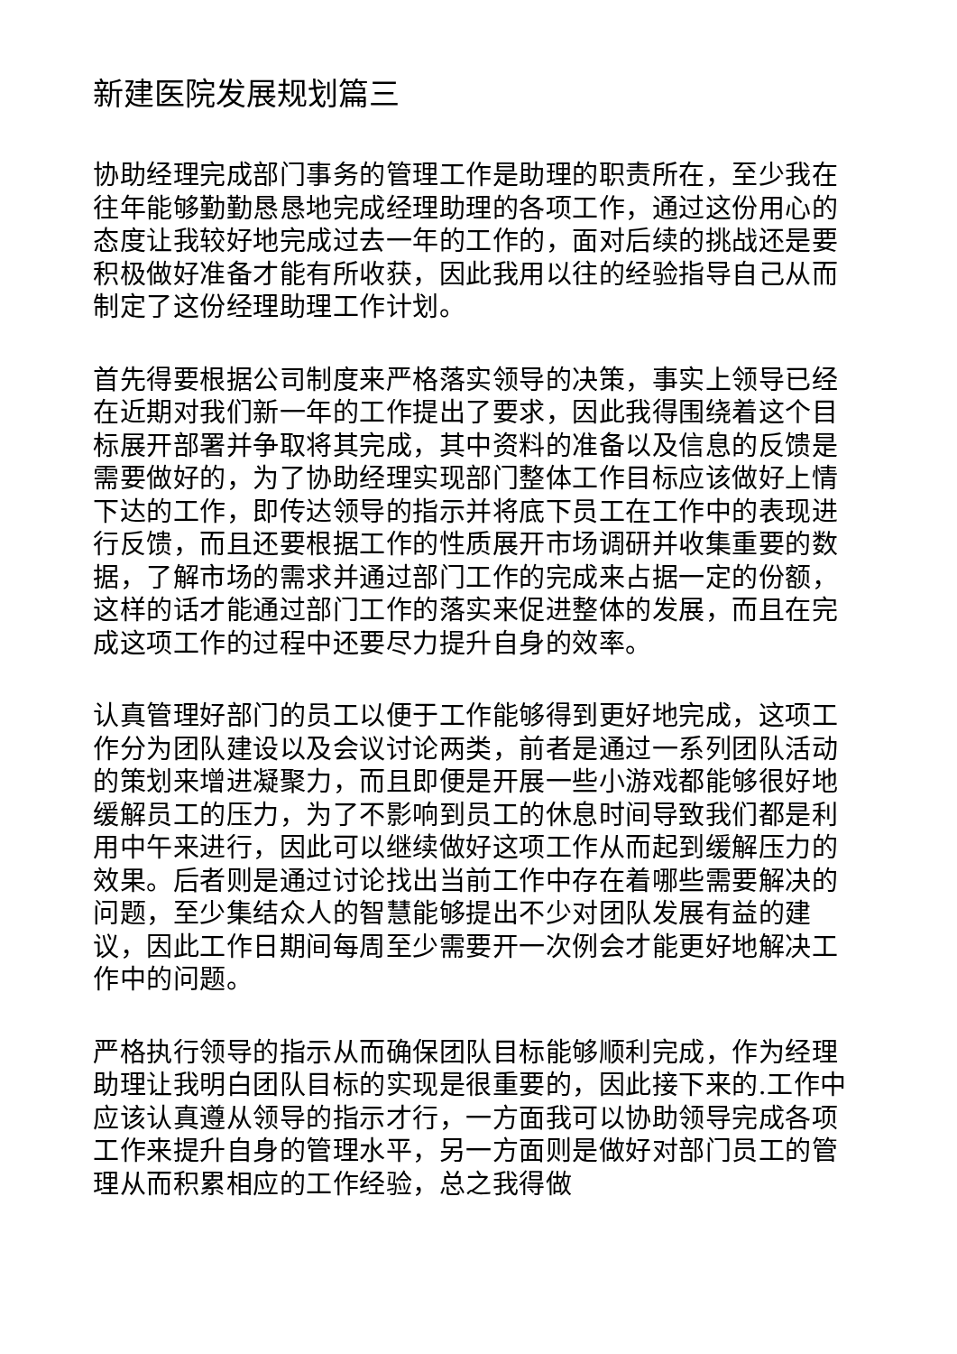新建医院发展规划篇三
协助经理完成部门事务的管理工作是助理的职责所在，至少我在往年能够勤勤恳恳地完成经理助理的各项工作，通过这份用心的态度让我较好地完成过去一年的工作的，面对后续的挑战还是要积极做好准备才能有所收获，因此我用以往的经验指导自己从而制定了这份经理助理工作计划。
首先得要根据公司制度来严格落实领导的决策，事实上领导已经在近期对我们新一年的工作提出了要求，因此我得围绕着这个目标展开部署并争取将其完成，其中资料的准备以及信息的反馈是需要做好的，为了协助经理实现部门整体工作目标应该做好上情下达的工作，即传达领导的指示并将底下员工在工作中的表现进行反馈，而且还要根据工作的性质展开市场调研并收集重要的数据，了解市场的需求并通过部门工作的完成来占据一定的份额，这样的话才能通过部门工作的落实来促进整体的发展，而且在完成这项工作的过程中还要尽力提升自身的效率。
认真管理好部门的员工以便于工作能够得到更好地完成，这项工作分为团队建设以及会议讨论两类，前者是通过一系列团队活动的策划来增进凝聚力，而且即便是开展一些小游戏都能够很好地缓解员工的压力，为了不影响到员工的休息时间导致我们都是利用中午来进行，因此可以继续做好这项工作从而起到缓解压力的效果。后者则是通过讨论找出当前工作中存在着哪些需要解决的问题，至少集结众人的智慧能够提出不少对团队发展有益的建议，因此工作日期间每周至少需要开一次例会才能更好地解决工作中的问题。
严格执行领导的指示从而确保团队目标能够顺利完成，作为经理助理让我明白团队目标的实现是很重要的，因此接下来的.工作中应该认真遵从领导的指示才行，一方面我可以协助领导完成各项工作来提升自身的管理水平，另一方面则是做好对部门员工的管理从而积累相应的工作经验，总之我得做